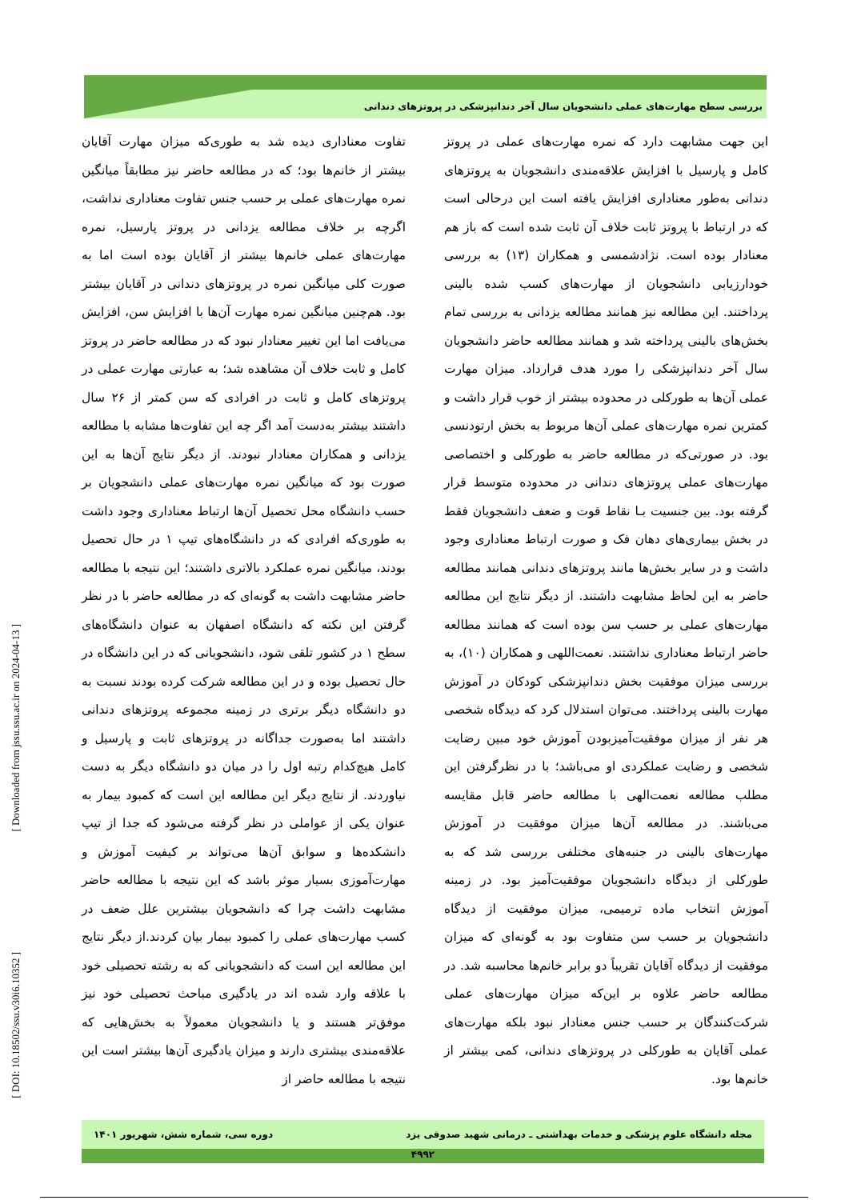بررسی سطح مهارت‌های عملی دانشجویان سال آخر دندانپزشکی در پروتزهای دندانی
تفاوت معناداری دیده شد به طوری‌که میزان مهارت آقایان بیشتر از خانم‌ها بود؛ که در مطالعه حاضر نیز مطابقاً میانگین نمره مهارت‌های عملی بر حسب جنس تفاوت معناداری نداشت، اگرچه بر خلاف مطالعه یزدانی در پروتز پارسیل، نمره مهارت‌های عملی خانم‌ها بیشتر از آقایان بوده است اما به صورت کلی میانگین نمره در پروتزهای دندانی در آقایان بیشتر بود. هم‌چنین میانگین نمره مهارت آن‌ها با افزایش سن، افزایش می‌یافت اما این تغییر معنادار نبود که در مطالعه حاضر در پروتز کامل و ثابت خلاف آن مشاهده شد؛ به عبارتی مهارت عملی در پروتزهای کامل و ثابت در افرادی که سن کمتر از ۲۶ سال داشتند بیشتر به‌دست آمد اگر چه این تفاوت‌ها مشابه با مطالعه یزدانی و همکاران معنادار نبودند. از دیگر نتایج آن‌ها به این صورت بود که میانگین نمره مهارت‌های عملی دانشجویان بر حسب دانشگاه محل تحصیل آن‌ها ارتباط معناداری وجود داشت به طوری‌که افرادی که در دانشگاه‌های تیپ ۱ در حال تحصیل بودند، میانگین نمره عملکرد بالاتری داشتند؛ این نتیجه با مطالعه حاضر مشابهت داشت به گونه‌ای که در مطالعه حاضر با در نظر گرفتن این نکته که دانشگاه اصفهان به عنوان دانشگاه‌های سطح ۱ در کشور تلقی شود، دانشجویانی که در این دانشگاه در حال تحصیل بوده و در این مطالعه شرکت کرده بودند نسبت به دو دانشگاه دیگر برتری در زمینه مجموعه پروتزهای دندانی داشتند اما به‌صورت جداگانه در پروتزهای ثابت و پارسیل و کامل هیچ‌کدام رتبه اول را در میان دو دانشگاه دیگر به دست نیاوردند. از نتایج دیگر این مطالعه این است که کمبود بیمار به عنوان یکی از عواملی در نظر گرفته می‌شود که جدا از تیپ دانشکده‌ها و سوابق آن‌ها می‌تواند بر کیفیت آموزش و مهارت‌آموزی بسیار موثر باشد که این نتیجه با مطالعه حاضر مشابهت داشت چرا که دانشجویان بیشترین علل ضعف در کسب مهارت‌های عملی را کمبود بیمار بیان کردند.از دیگر نتایج این مطالعه این است که دانشجویانی که به رشته تحصیلی خود با علاقه وارد شده اند در یادگیری مباحث تحصیلی خود نیز موفق‌تر هستند و یا دانشجویان معمولاً به بخش‌هایی که علاقه‌مندی بیشتری دارند و میزان یادگیری آن‌ها بیشتر است این نتیجه با مطالعه حاضر از
این جهت مشابهت دارد که نمره مهارت‌های عملی در پروتز کامل و پارسیل با افزایش علاقه‌مندی دانشجویان به پروتزهای دندانی به‌طور معناداری افزایش یافته است این درحالی است که در ارتباط با پروتز ثابت خلاف آن ثابت شده است که باز هم معنادار بوده است. نژادشمسی و همکاران (۱۳) به بررسی خودارزیابی دانشجویان از مهارت‌های کسب شده بالینی پرداختند. این مطالعه نیز همانند مطالعه یزدانی به بررسی تمام بخش‌های بالینی پرداخته شد و همانند مطالعه حاضر دانشجویان سال آخر دندانپزشکی را مورد هدف قرارداد. میزان مهارت عملی آن‌ها به طورکلی در محدوده بیشتر از خوب قرار داشت و کمترین نمره مهارت‌های عملی آن‌ها مربوط به بخش ارتودنسی بود. در صورتی‌که در مطالعه حاضر به طورکلی و اختصاصی مهارت‌های عملی پروتزهای دندانی در محدوده متوسط قرار گرفته بود. بین جنسیت بـا نقاط قوت و ضعف دانشجویان فقط در بخش بیماری‌های دهان فک و صورت ارتباط معناداری وجود داشت و در سایر بخش‌ها مانند پروتزهای دندانی همانند مطالعه حاضر به این لحاظ مشابهت داشتند. از دیگر نتایج این مطالعه مهارت‌های عملی بر حسب سن بوده است که همانند مطالعه حاضر ارتباط معناداری نداشتند. نعمت‌اللهی و همکاران (۱۰)، به بررسی میزان موفقیت بخش دندانپزشکی کودکان در آموزش مهارت بالینی پرداختند. می‌توان استدلال کرد که دیدگاه شخصی هر نفر از میزان موفقیت‌آمیزبودن آموزش خود مبین رضایت شخصی و رضایت عملکردی او می‌باشد؛ با در نظرگرفتن این مطلب مطالعه نعمت‌الهی با مطالعه حاضر قابل مقایسه می‌باشند. در مطالعه آن‌ها میزان موفقیت در آموزش مهارت‌های بالینی در جنبه‌های مختلفی بررسی شد که به طورکلی از دیدگاه دانشجویان موفقیت‌آمیز بود. در زمینه آموزش انتخاب ماده ترمیمی، میزان موفقیت از دیدگاه دانشجویان بر حسب سن متفاوت بود به گونه‌ای که میزان موفقیت از دیدگاه آقایان تقریباً دو برابر خانم‌ها محاسبه شد. در مطالعه حاضر علاوه بر این‌که میزان مهارت‌های عملی شرکت‌کنندگان بر حسب جنس معنادار نبود بلکه مهارت‌های عملی آقایان به طورکلی در پروتزهای دندانی، کمی بیشتر از خانم‌ها بود.
[ Downloaded from jssu.ssu.ac.ir on 2024-04-13 ]
[ DOI: 10.18502/ssu.v30i6.10352 ]
مجله دانشگاه علوم پزشکی و خدمات بهداشتی ـ درمانی شهید صدوقی یزد دوره سی، شماره شش، شهریور ۱۴۰۱
۴۹۹۲